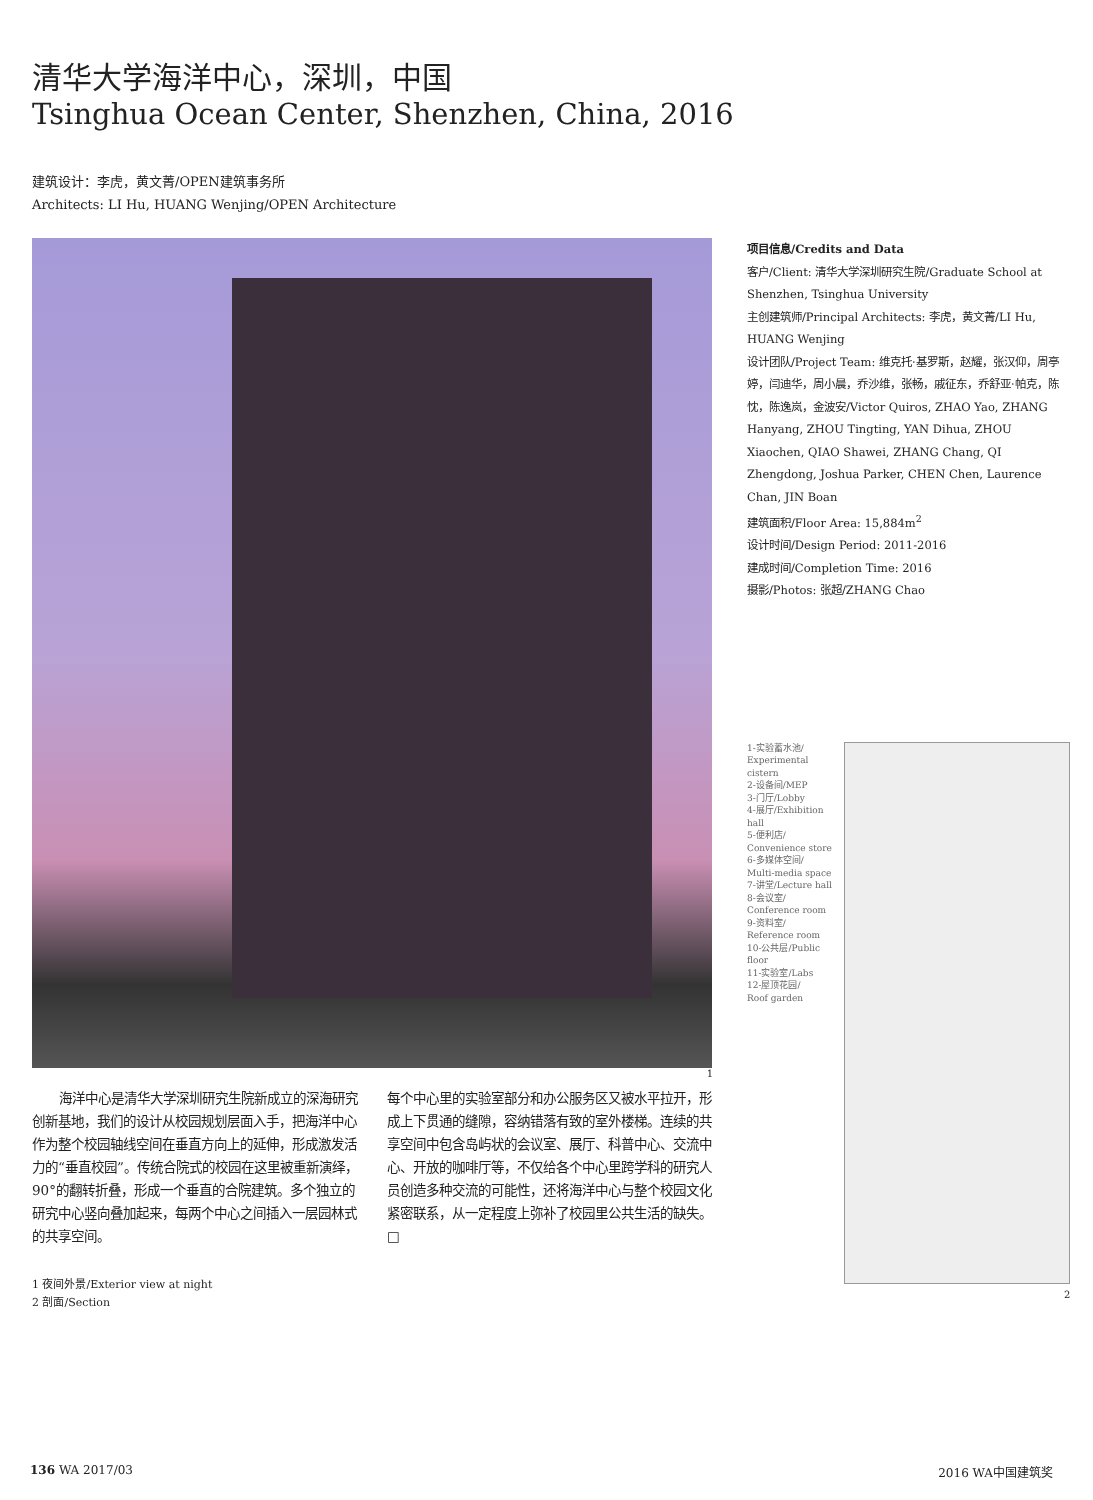清华大学海洋中心，深圳，中国
Tsinghua Ocean Center, Shenzhen, China, 2016
建筑设计：李虎，黄文菁/OPEN建筑事务所
Architects: LI Hu, HUANG Wenjing/OPEN Architecture
1
海洋中心是清华大学深圳研究生院新成立的深海研究创新基地，我们的设计从校园规划层面入手，把海洋中心作为整个校园轴线空间在垂直方向上的延伸，形成激发活力的“垂直校园”。传统合院式的校园在这里被重新演绎，90°的翻转折叠，形成一个垂直的合院建筑。多个独立的研究中心竖向叠加起来，每两个中心之间插入一层园林式的共享空间。
每个中心里的实验室部分和办公服务区又被水平拉开，形成上下贯通的缝隙，容纳错落有致的室外楼梯。连续的共享空间中包含岛屿状的会议室、展厅、科普中心、交流中心、开放的咖啡厅等，不仅给各个中心里跨学科的研究人员创造多种交流的可能性，还将海洋中心与整个校园文化紧密联系，从一定程度上弥补了校园里公共生活的缺失。□
1 夜间外景/Exterior view at night
2 剖面/Section
项目信息/Credits and Data
客户/Client: 清华大学深圳研究生院/Graduate School at Shenzhen, Tsinghua University
主创建筑师/Principal Architects: 李虎，黄文菁/LI Hu, HUANG Wenjing
设计团队/Project Team: 维克托·基罗斯，赵耀，张汉仰，周亭婷，闫迪华，周小晨，乔沙维，张畅，戚征东，乔舒亚·帕克，陈忱，陈逸岚，金波安/Victor Quiros, ZHAO Yao, ZHANG Hanyang, ZHOU Tingting, YAN Dihua, ZHOU Xiaochen, QIAO Shawei, ZHANG Chang, QI Zhengdong, Joshua Parker, CHEN Chen, Laurence Chan, JIN Boan
建筑面积/Floor Area: 15,884m<sup>2</sup>
设计时间/Design Period: 2011-2016
建成时间/Completion Time: 2016
摄影/Photos: 张超/ZHANG Chao
1-实验蓄水池/
Experimental cistern
2-设备间/MEP
3-门厅/Lobby
4-展厅/Exhibition hall
5-便利店/
Convenience store
6-多媒体空间/
Multi-media space
7-讲堂/Lecture hall
8-会议室/
Conference room
9-资料室/
Reference room
10-公共层/Public floor
11-实验室/Labs
12-屋顶花园/
Roof garden
2
136 WA 2017/03 2016 WA中国建筑奖